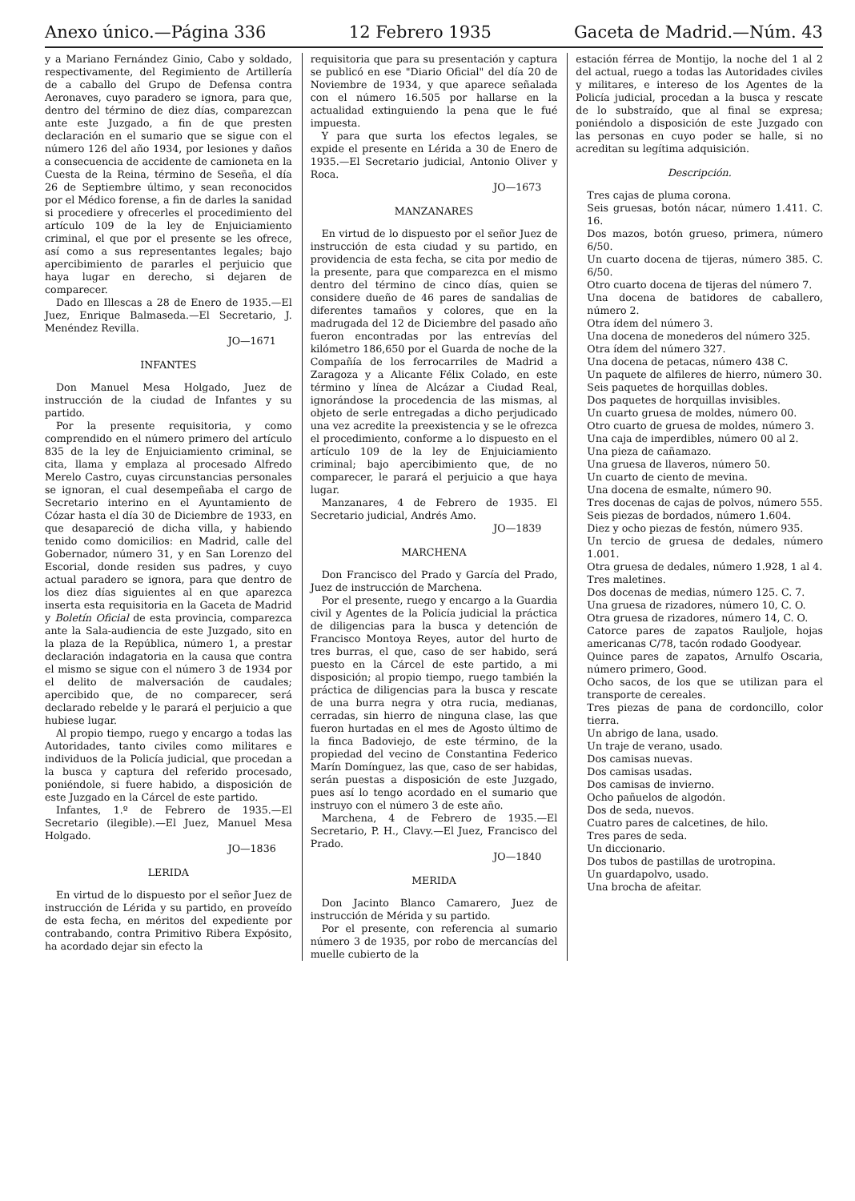Anexo único.—Página 336 12 Febrero 1935 Gaceta de Madrid.—Núm. 43
y a Mariano Fernández Ginio, Cabo y soldado, respectivamente, del Regimiento de Artillería de a caballo del Grupo de Defensa contra Aeronaves, cuyo paradero se ignora, para que, dentro del término de diez días, comparezcan ante este Juzgado, a fin de que presten declaración en el sumario que se sigue con el número 126 del año 1934, por lesiones y daños a consecuencia de accidente de camioneta en la Cuesta de la Reina, término de Seseña, el día 26 de Septiembre último, y sean reconocidos por el Médico forense, a fin de darles la sanidad si procediere y ofrecerles el procedimiento del artículo 109 de la ley de Enjuiciamiento criminal, el que por el presente se les ofrece, así como a sus representantes legales; bajo apercibimiento de pararles el perjuicio que haya lugar en derecho, si dejaren de comparecer.
Dado en Illescas a 28 de Enero de 1935.—El Juez, Enrique Balmaseda.—El Secretario, J. Menéndez Revilla.
JO—1671
INFANTES
Don Manuel Mesa Holgado, Juez de instrucción de la ciudad de Infantes y su partido.
Por la presente requisitoria, y como comprendido en el número primero del artículo 835 de la ley de Enjuiciamiento criminal, se cita, llama y emplaza al procesado Alfredo Merelo Castro, cuyas circunstancias personales se ignoran, el cual desempeñaba el cargo de Secretario interino en el Ayuntamiento de Cózar hasta el día 30 de Diciembre de 1933, en que desapareció de dicha villa, y habiendo tenido como domicilios: en Madrid, calle del Gobernador, número 31, y en San Lorenzo del Escorial, donde residen sus padres, y cuyo actual paradero se ignora, para que dentro de los diez días siguientes al en que aparezca inserta esta requisitoria en la Gaceta de Madrid y Boletín Oficial de esta provincia, comparezca ante la Sala-audiencia de este Juzgado, sito en la plaza de la República, número 1, a prestar declaración indagatoria en la causa que contra el mismo se sigue con el número 3 de 1934 por el delito de malversación de caudales; apercibido que, de no comparecer, será declarado rebelde y le parará el perjuicio a que hubiese lugar.
Al propio tiempo, ruego y encargo a todas las Autoridades, tanto civiles como militares e individuos de la Policía judicial, que procedan a la busca y captura del referido procesado, poniéndole, si fuere habido, a disposición de este Juzgado en la Cárcel de este partido.
Infantes, 1.º de Febrero de 1935.—El Secretario (ilegible).—El Juez, Manuel Mesa Holgado.
JO—1836
LERIDA
En virtud de lo dispuesto por el señor Juez de instrucción de Lérida y su partido, en proveído de esta fecha, en méritos del expediente por contrabando, contra Primitivo Ribera Expósito, ha acordado dejar sin efecto la
requisitoria que para su presentación y captura se publicó en ese "Diario Oficial" del día 20 de Noviembre de 1934, y que aparece señalada con el número 16.505 por hallarse en la actualidad extinguiendo la pena que le fué impuesta.
Y para que surta los efectos legales, se expide el presente en Lérida a 30 de Enero de 1935.—El Secretario judicial, Antonio Oliver y Roca.
JO—1673
MANZANARES
En virtud de lo dispuesto por el señor Juez de instrucción de esta ciudad y su partido, en providencia de esta fecha, se cita por medio de la presente, para que comparezca en el mismo dentro del término de cinco días, quien se considere dueño de 46 pares de sandalias de diferentes tamaños y colores, que en la madrugada del 12 de Diciembre del pasado año fueron encontradas por las entrevías del kilómetro 186,650 por el Guarda de noche de la Compañía de los ferrocarriles de Madrid a Zaragoza y a Alicante Félix Colado, en este término y línea de Alcázar a Ciudad Real, ignorándose la procedencia de las mismas, al objeto de serle entregadas a dicho perjudicado una vez acredite la preexistencia y se le ofrezca el procedimiento, conforme a lo dispuesto en el artículo 109 de la ley de Enjuiciamiento criminal; bajo apercibimiento que, de no comparecer, le parará el perjuicio a que haya lugar.
Manzanares, 4 de Febrero de 1935. El Secretario judicial, Andrés Amo.
JO—1839
MARCHENA
Don Francisco del Prado y García del Prado, Juez de instrucción de Marchena.
Por el presente, ruego y encargo a la Guardia civil y Agentes de la Policía judicial la práctica de diligencias para la busca y detención de Francisco Montoya Reyes, autor del hurto de tres burras, el que, caso de ser habido, será puesto en la Cárcel de este partido, a mi disposición; al propio tiempo, ruego también la práctica de diligencias para la busca y rescate de una burra negra y otra rucia, medianas, cerradas, sin hierro de ninguna clase, las que fueron hurtadas en el mes de Agosto último de la finca Badoviejo, de este término, de la propiedad del vecino de Constantina Federico Marín Domínguez, las que, caso de ser habidas, serán puestas a disposición de este Juzgado, pues así lo tengo acordado en el sumario que instruyo con el número 3 de este año.
Marchena, 4 de Febrero de 1935.—El Secretario, P. H., Clavy.—El Juez, Francisco del Prado.
JO—1840
MERIDA
Don Jacinto Blanco Camarero, Juez de instrucción de Mérida y su partido.
Por el presente, con referencia al sumario número 3 de 1935, por robo de mercancías del muelle cubierto de la
estación férrea de Montijo, la noche del 1 al 2 del actual, ruego a todas las Autoridades civiles y militares, e intereso de los Agentes de la Policía judicial, procedan a la busca y rescate de lo substraído, que al final se expresa; poniéndolo a disposición de este Juzgado con las personas en cuyo poder se halle, si no acreditan su legítima adquisición.
Descripción.
Tres cajas de pluma corona.
Seis gruesas, botón nácar, número 1.411. C. 16.
Dos mazos, botón grueso, primera, número 6/50.
Un cuarto docena de tijeras, número 385. C. 6/50.
Otro cuarto docena de tijeras del número 7.
Una docena de batidores de caballero, número 2.
Otra ídem del número 3.
Una docena de monederos del número 325.
Otra ídem del número 327.
Una docena de petacas, número 438 C.
Un paquete de alfileres de hierro, número 30.
Seis paquetes de horquillas dobles.
Dos paquetes de horquillas invisibles.
Un cuarto gruesa de moldes, número 00.
Otro cuarto de gruesa de moldes, número 3.
Una caja de imperdibles, número 00 al 2.
Una pieza de cañamazo.
Una gruesa de llaveros, número 50.
Un cuarto de ciento de mevina.
Una docena de esmalte, número 90.
Tres docenas de cajas de polvos, número 555.
Seis piezas de bordados, número 1.604.
Diez y ocho piezas de festón, número 935.
Un tercio de gruesa de dedales, número 1.001.
Otra gruesa de dedales, número 1.928, 1 al 4.
Tres maletines.
Dos docenas de medias, número 125. C. 7.
Una gruesa de rizadores, número 10, C. O.
Otra gruesa de rizadores, número 14, C. O.
Catorce pares de zapatos Rauljole, hojas americanas C/78, tacón rodado Goodyear.
Quince pares de zapatos, Arnulfo Oscaria, número primero, Good.
Ocho sacos, de los que se utilizan para el transporte de cereales.
Tres piezas de pana de cordoncillo, color tierra.
Un abrigo de lana, usado.
Un traje de verano, usado.
Dos camisas nuevas.
Dos camisas usadas.
Dos camisas de invierno.
Ocho pañuelos de algodón.
Dos de seda, nuevos.
Cuatro pares de calcetines, de hilo.
Tres pares de seda.
Un diccionario.
Dos tubos de pastillas de urotropina.
Un guardapolvo, usado.
Una brocha de afeitar.